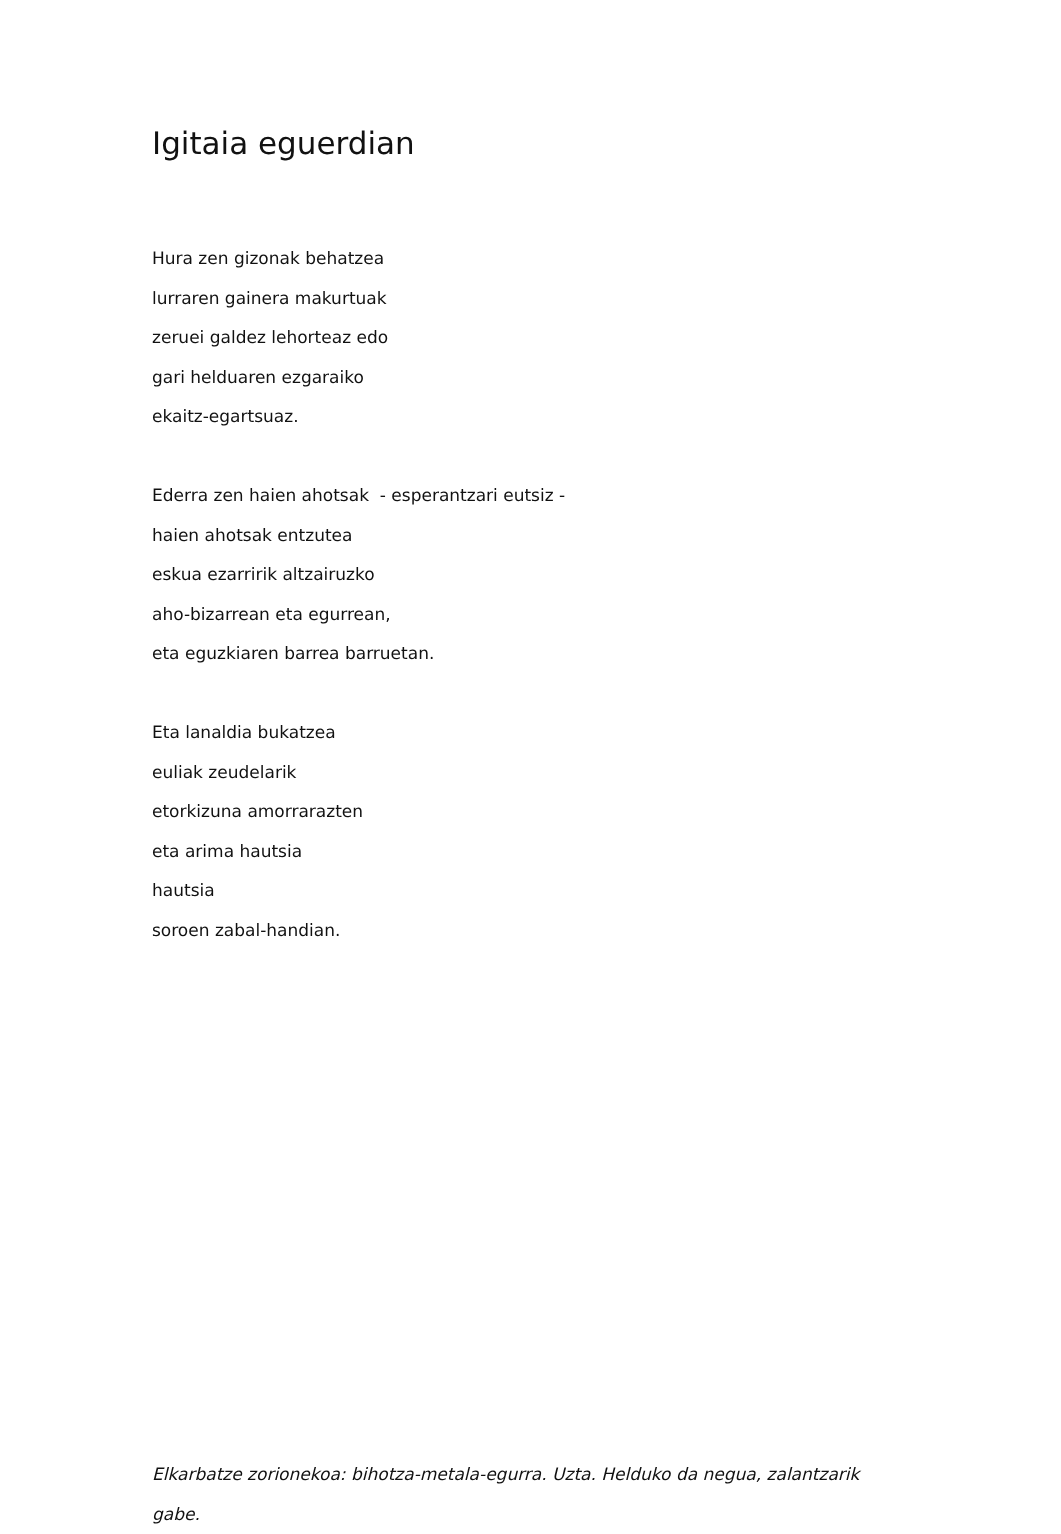Igitaia eguerdian
Hura zen gizonak behatzea
lurraren gainera makurtuak
zeruei galdez lehorteaz edo
gari helduaren ezgaraiko
ekaitz-egartsuaz.
Ederra zen haien ahotsak - esperantzari eutsiz -
haien ahotsak entzutea
eskua ezarririk altzairuzko
aho-bizarrean eta egurrean,
eta eguzkiaren barrea barruetan.
Eta lanaldia bukatzea
euliak zeudelarik
etorkizuna amorrarazten
eta arima hautsia
hautsia
soroen zabal-handian.
Elkarbatze zorionekoa: bihotza-metala-egurra. Uzta. Helduko da negua, zalantzarik gabe.